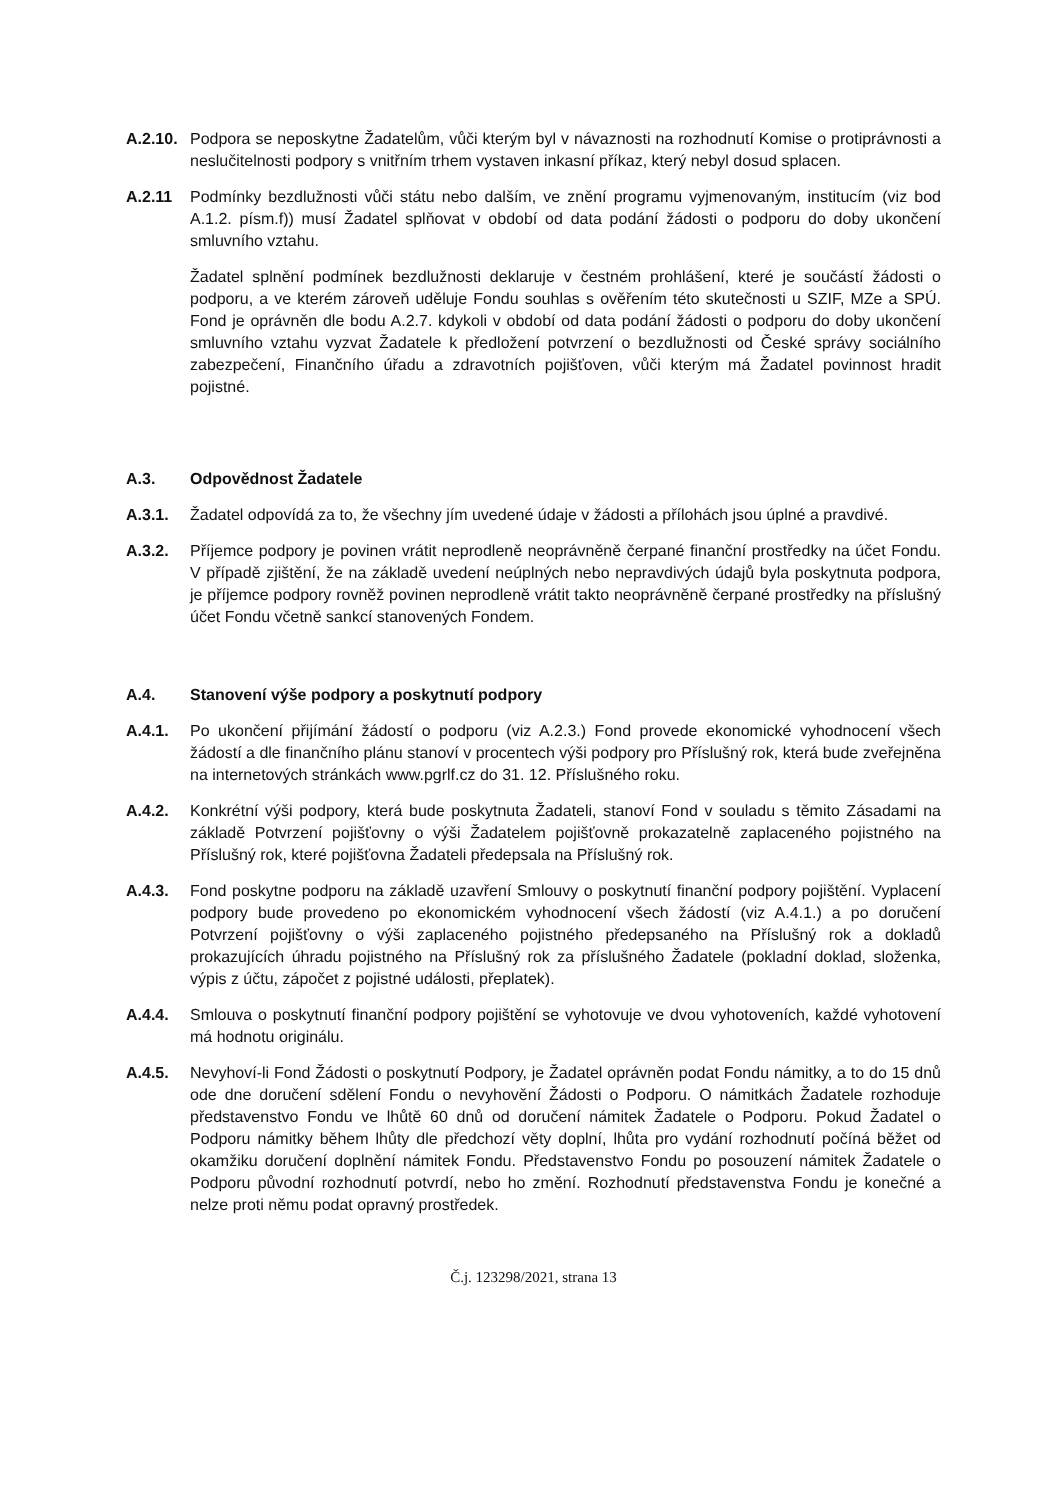A.2.10.
Podpora se neposkytne Žadatelům, vůči kterým byl v návaznosti na rozhodnutí Komise o protiprávnosti a neslučitelnosti podpory s vnitřním trhem vystaven inkasní příkaz, který nebyl dosud splacen.
A.2.11 Podmínky bezdlužnosti vůči státu nebo dalším, ve znění programu vyjmenovaným, institucím (viz bod A.1.2. písm.f)) musí Žadatel splňovat v období od data podání žádosti o podporu do doby ukončení smluvního vztahu.
Žadatel splnění podmínek bezdlužnosti deklaruje v čestném prohlášení, které je součástí žádosti o podporu, a ve kterém zároveň uděluje Fondu souhlas s ověřením této skutečnosti u SZIF, MZe a SPÚ. Fond je oprávněn dle bodu A.2.7. kdykoli v období od data podání žádosti o podporu do doby ukončení smluvního vztahu vyzvat Žadatele k předložení potvrzení o bezdlužnosti od České správy sociálního zabezpečení, Finančního úřadu a zdravotních pojišťoven, vůči kterým má Žadatel povinnost hradit pojistné.
A.3. Odpovědnost Žadatele
A.3.1. Žadatel odpovídá za to, že všechny jím uvedené údaje v žádosti a přílohách jsou úplné a pravdivé.
A.3.2. Příjemce podpory je povinen vrátit neprodleně neoprávněně čerpané finanční prostředky na účet Fondu. V případě zjištění, že na základě uvedení neúplných nebo nepravdivých údajů byla poskytnuta podpora, je příjemce podpory rovněž povinen neprodleně vrátit takto neoprávněně čerpané prostředky na příslušný účet Fondu včetně sankcí stanovených Fondem.
A.4. Stanovení výše podpory a poskytnutí podpory
A.4.1. Po ukončení přijímání žádostí o podporu (viz A.2.3.) Fond provede ekonomické vyhodnocení všech žádostí a dle finančního plánu stanoví v procentech výši podpory pro Příslušný rok, která bude zveřejněna na internetových stránkách www.pgrlf.cz do 31. 12. Příslušného roku.
A.4.2. Konkrétní výši podpory, která bude poskytnuta Žadateli, stanoví Fond v souladu s těmito Zásadami na základě Potvrzení pojišťovny o výši Žadatelem pojišťovně prokazatelně zaplaceného pojistného na Příslušný rok, které pojišťovna Žadateli předepsala na Příslušný rok.
A.4.3. Fond poskytne podporu na základě uzavření Smlouvy o poskytnutí finanční podpory pojištění. Vyplacení podpory bude provedeno po ekonomickém vyhodnocení všech žádostí (viz A.4.1.) a po doručení Potvrzení pojišťovny o výši zaplaceného pojistného předepsaného na Příslušný rok a dokladů prokazujících úhradu pojistného na Příslušný rok za příslušného Žadatele (pokladní doklad, složenka, výpis z účtu, zápočet z pojistné události, přeplatek).
A.4.4. Smlouva o poskytnutí finanční podpory pojištění se vyhotovuje ve dvou vyhotoveních, každé vyhotovení má hodnotu originálu.
A.4.5. Nevyhoví-li Fond Žádosti o poskytnutí Podpory, je Žadatel oprávněn podat Fondu námitky, a to do 15 dnů ode dne doručení sdělení Fondu o nevyhovění Žádosti o Podporu. O námitkách Žadatele rozhoduje představenstvo Fondu ve lhůtě 60 dnů od doručení námitek Žadatele o Podporu. Pokud Žadatel o Podporu námitky během lhůty dle předchozí věty doplní, lhůta pro vydání rozhodnutí počíná běžet od okamžiku doručení doplnění námitek Fondu. Představenstvo Fondu po posouzení námitek Žadatele o Podporu původní rozhodnutí potvrdí, nebo ho změní. Rozhodnutí představenstva Fondu je konečné a nelze proti němu podat opravný prostředek.
Č.j. 123298/2021, strana 13